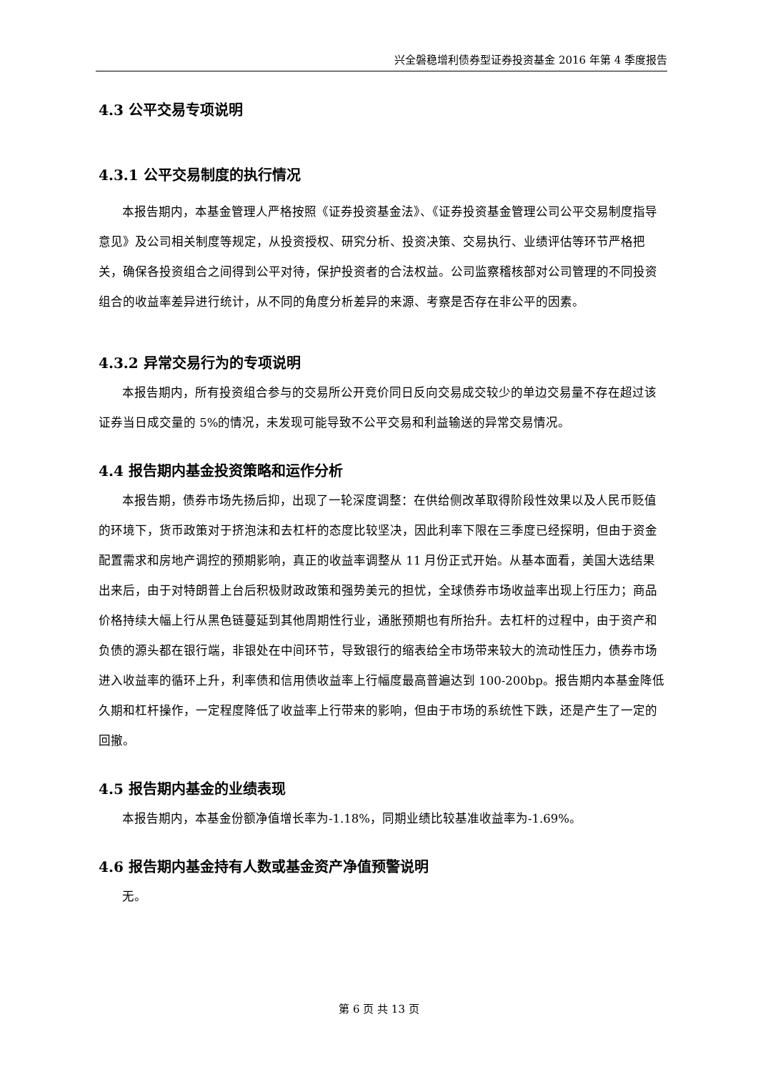兴全磐稳增利债券型证券投资基金 2016 年第 4 季度报告
4.3 公平交易专项说明
4.3.1 公平交易制度的执行情况
本报告期内，本基金管理人严格按照《证券投资基金法》、《证券投资基金管理公司公平交易制度指导意见》及公司相关制度等规定，从投资授权、研究分析、投资决策、交易执行、业绩评估等环节严格把关，确保各投资组合之间得到公平对待，保护投资者的合法权益。公司监察稽核部对公司管理的不同投资组合的收益率差异进行统计，从不同的角度分析差异的来源、考察是否存在非公平的因素。
4.3.2 异常交易行为的专项说明
本报告期内，所有投资组合参与的交易所公开竞价同日反向交易成交较少的单边交易量不存在超过该证券当日成交量的 5%的情况，未发现可能导致不公平交易和利益输送的异常交易情况。
4.4 报告期内基金投资策略和运作分析
本报告期，债券市场先扬后抑，出现了一轮深度调整：在供给侧改革取得阶段性效果以及人民币贬值的环境下，货币政策对于挤泡沫和去杠杆的态度比较坚决，因此利率下限在三季度已经探明，但由于资金配置需求和房地产调控的预期影响，真正的收益率调整从 11 月份正式开始。从基本面看，美国大选结果出来后，由于对特朗普上台后积极财政政策和强势美元的担忧，全球债券市场收益率出现上行压力；商品价格持续大幅上行从黑色链蔓延到其他周期性行业，通胀预期也有所抬升。去杠杆的过程中，由于资产和负债的源头都在银行端，非银处在中间环节，导致银行的缩表给全市场带来较大的流动性压力，债券市场进入收益率的循环上升，利率债和信用债收益率上行幅度最高普遍达到 100-200bp。报告期内本基金降低久期和杠杆操作，一定程度降低了收益率上行带来的影响，但由于市场的系统性下跌，还是产生了一定的回撤。
4.5 报告期内基金的业绩表现
本报告期内，本基金份额净值增长率为-1.18%，同期业绩比较基准收益率为-1.69%。
4.6 报告期内基金持有人数或基金资产净值预警说明
无。
第 6 页 共 13 页